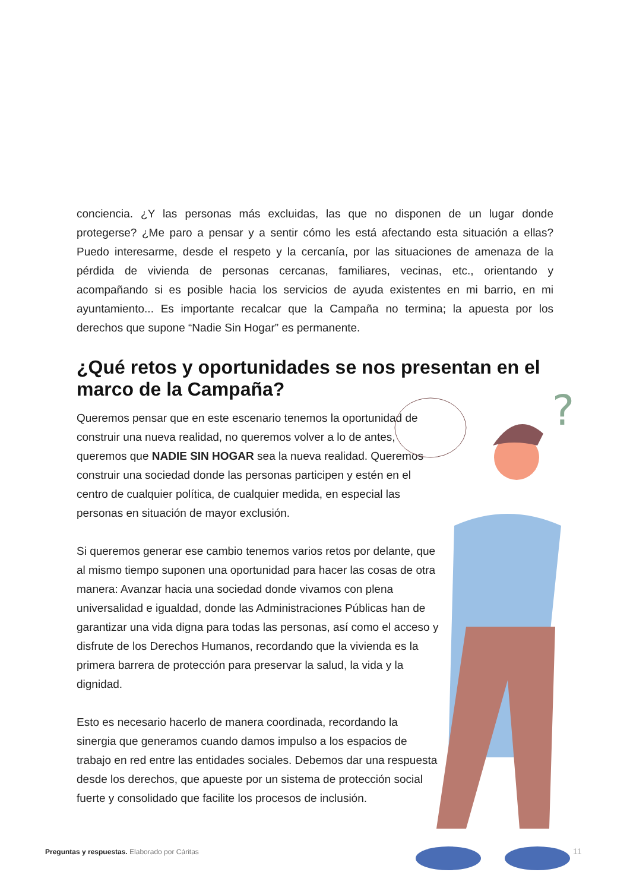conciencia. ¿Y las personas más excluidas, las que no disponen de un lugar donde protegerse? ¿Me paro a pensar y a sentir cómo les está afectando esta situación a ellas? Puedo interesarme, desde el respeto y la cercanía, por las situaciones de amenaza de la pérdida de vivienda de personas cercanas, familiares, vecinas, etc., orientando y acompañando si es posible hacia los servicios de ayuda existentes en mi barrio, en mi ayuntamiento... Es importante recalcar que la Campaña no termina; la apuesta por los derechos que supone “Nadie Sin Hogar” es permanente.
¿Qué retos y oportunidades se nos presentan en el marco de la Campaña?
Queremos pensar que en este escenario tenemos la oportunidad de construir una nueva realidad, no queremos volver a lo de antes, queremos que NADIE SIN HOGAR sea la nueva realidad. Queremos construir una sociedad donde las personas participen y estén en el centro de cualquier política, de cualquier medida, en especial las personas en situación de mayor exclusión.
Si queremos generar ese cambio tenemos varios retos por delante, que al mismo tiempo suponen una oportunidad para hacer las cosas de otra manera: Avanzar hacia una sociedad donde vivamos con plena universalidad e igualdad, donde las Administraciones Públicas han de garantizar una vida digna para todas las personas, así como el acceso y disfrute de los Derechos Humanos, recordando que la vivienda es la primera barrera de protección para preservar la salud, la vida y la dignidad.
Esto es necesario hacerlo de manera coordinada, recordando la sinergia que generamos cuando damos impulso a los espacios de trabajo en red entre las entidades sociales. Debemos dar una respuesta desde los derechos, que apueste por un sistema de protección social fuerte y consolidado que facilite los procesos de inclusión.
?
Preguntas y respuestas. Elaborado por Cáritas
11